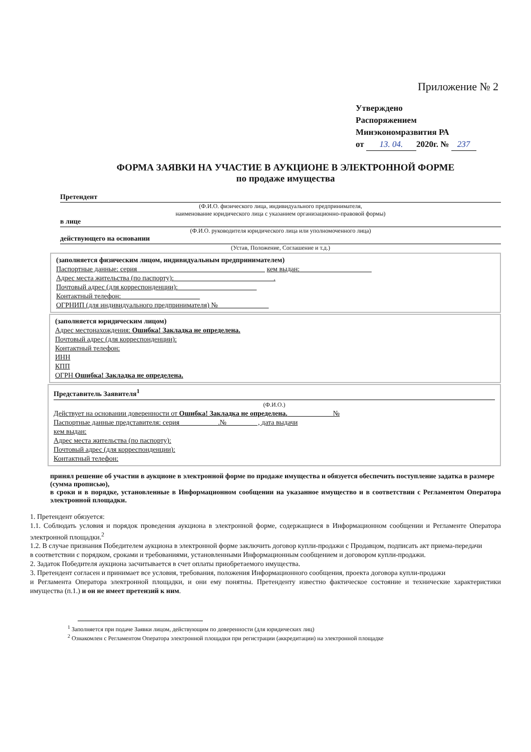Приложение № 2
Утверждено
Распоряжением
Минэкономразвития РА
от 13. 04. 2020г. № 237
ФОРМА ЗАЯВКИ НА УЧАСТИЕ В АУКЦИОНЕ В ЭЛЕКТРОННОЙ ФОРМЕ
по продаже имущества
Претендент
(Ф.И.О. физического лица, индивидуального предпринимателя,
наименование юридического лица с указанием организационно-правовой формы)
в лице
(Ф.И.О. руководителя юридического лица или уполномоченного лица)
действующего на основании
(Устав, Положение, Соглашение и т.д.)
(заполняется физическим лицом, индивидуальным предпринимателем)
Паспортные данные: серия ____________________________________ кем выдан: ____________________
Адрес места жительства (по паспорту): ____________________________.
Почтовый адрес (для корреспонденции): ______________________
Контактный телефон: ______________________
ОГРНИП (для индивидуального предпринимателя) № ______________
(заполняется юридическим лицом)
Адрес местонахождения: Ошибка! Закладка не определена.
Почтовый адрес (для корреспонденции):
Контактный телефон:
ИНН
КПП
ОГРН Ошибка! Закладка не определена.
Представитель Заявителя<sup>1</sup>
(Ф.И.О.)
Действует на основании доверенности от Ошибка! Закладка не определена. ____________ №
Паспортные данные представителя: серия __________ .№ ________ , дата выдачи
кем выдан:
Адрес места жительства (по паспорту):
Почтовый адрес (для корреспонденции):
Контактный телефон:
принял решение об участии в аукционе в электронной форме по продаже имущества и обязуется обеспечить поступление задатка в размере
(сумма прописью),
в сроки и в порядке, установленные в Информационном сообщении на указанное имущество и в соответствии с Регламентом Оператора электронной площадки.
1. Претендент обязуется:
1.1. Соблюдать условия и порядок проведения аукциона в электронной форме, содержащиеся в Информационном сообщении и Регламенте Оператора электронной площадки.<sup>2</sup>
1.2. В случае признания Победителем аукциона в электронной форме заключить договор купли-продажи с Продавцом, подписать акт приема-передачи
в соответствии с порядком, сроками и требованиями, установленными Информационным сообщением и договором купли-продажи.
2. Задаток Победителя аукциона засчитывается в счет оплаты приобретаемого имущества.
3. Претендент согласен и принимает все условия, требования, положения Информационного сообщения, проекта договора купли-продажи
и Регламента Оператора электронной площадки, и они ему понятны. Претенденту известно фактическое состояние и технические характеристики имущества (п.1.) и он не имеет претензий к ним.
<sup>1</sup> Заполняется при подаче Заявки лицом, действующим по доверенности (для юридических лиц)
<sup>2</sup> Ознакомлен с Регламентом Оператора электронной площадки при регистрации (аккредитации) на электронной площадке